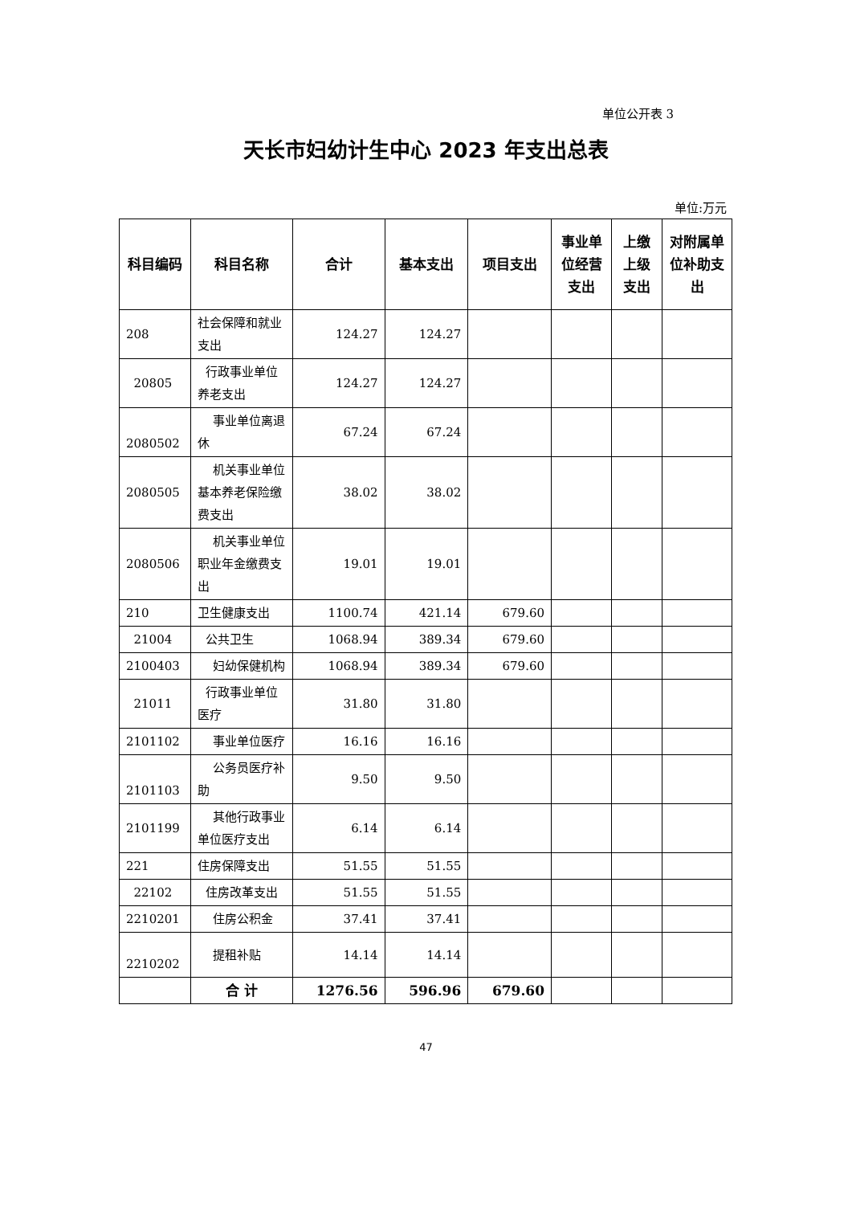单位公开表 3
天长市妇幼计生中心 2023 年支出总表
单位:万元
| 科目编码 | 科目名称 | 合计 | 基本支出 | 项目支出 | 事业单位经营支出 | 上缴上级支出 | 对附属单位补助支出 |
| --- | --- | --- | --- | --- | --- | --- | --- |
| 208 | 社会保障和就业支出 | 124.27 | 124.27 | | | | |
| 20805 | 行政事业单位养老支出 | 124.27 | 124.27 | | | | |
| 2080502 | 事业单位离退休 | 67.24 | 67.24 | | | | |
| 2080505 | 机关事业单位基本养老保险缴费支出 | 38.02 | 38.02 | | | | |
| 2080506 | 机关事业单位职业年金缴费支出 | 19.01 | 19.01 | | | | |
| 210 | 卫生健康支出 | 1100.74 | 421.14 | 679.60 | | | |
| 21004 | 公共卫生 | 1068.94 | 389.34 | 679.60 | | | |
| 2100403 | 妇幼保健机构 | 1068.94 | 389.34 | 679.60 | | | |
| 21011 | 行政事业单位医疗 | 31.80 | 31.80 | | | | |
| 2101102 | 事业单位医疗 | 16.16 | 16.16 | | | | |
| 2101103 | 公务员医疗补助 | 9.50 | 9.50 | | | | |
| 2101199 | 其他行政事业单位医疗支出 | 6.14 | 6.14 | | | | |
| 221 | 住房保障支出 | 51.55 | 51.55 | | | | |
| 22102 | 住房改革支出 | 51.55 | 51.55 | | | | |
| 2210201 | 住房公积金 | 37.41 | 37.41 | | | | |
| 2210202 | 提租补贴 | 14.14 | 14.14 | | | | |
| | 合 计 | 1276.56 | 596.96 | 679.60 | | | |
47